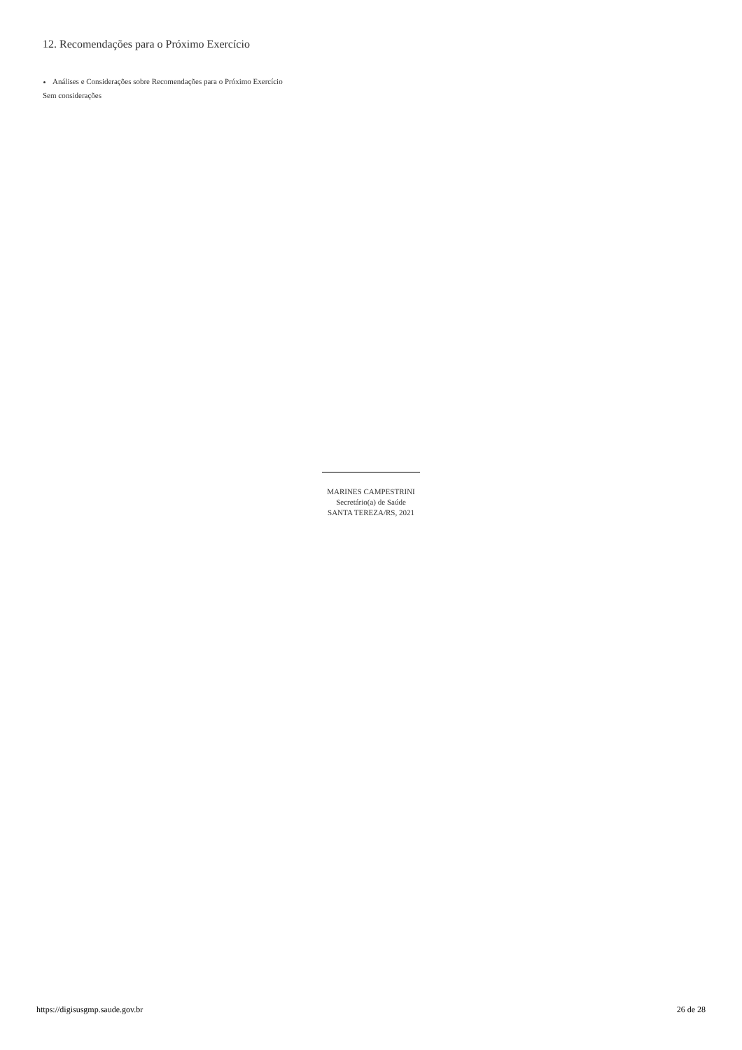12. Recomendações para o Próximo Exercício
Análises e Considerações sobre Recomendações para o Próximo Exercício
Sem considerações
MARINES CAMPESTRINI
Secretário(a) de Saúde
SANTA TEREZA/RS, 2021
https://digisusgmp.saude.gov.br 26 de 28